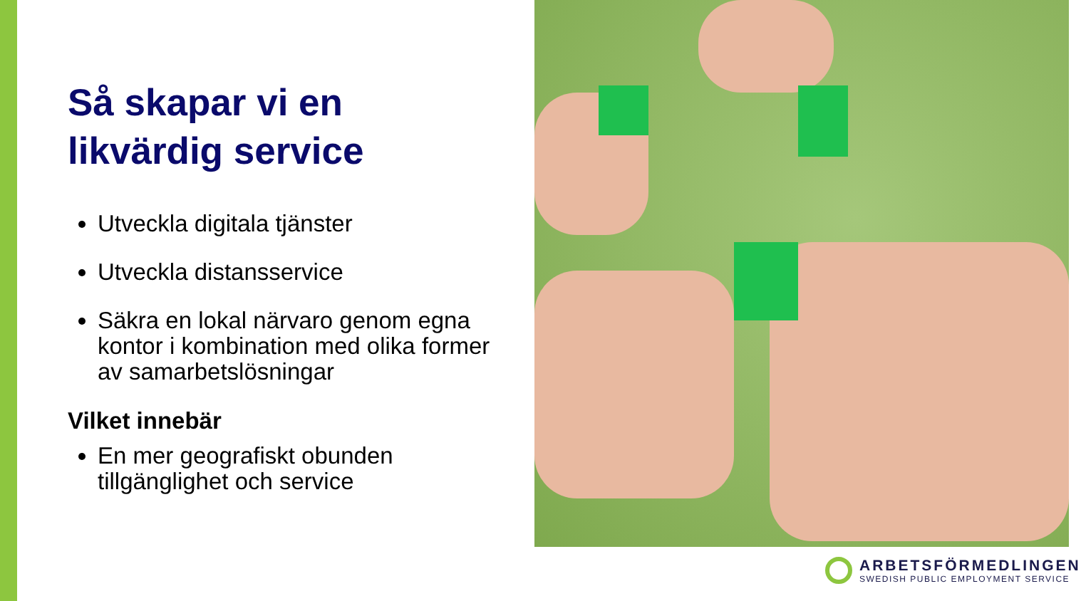Så skapar vi en likvärdig service
Utveckla digitala tjänster
Utveckla distansservice
Säkra en lokal närvaro genom egna kontor i kombination med olika former av samarbetslösningar
Vilket innebär
En mer geografiskt obunden tillgänglighet och service
ARBETSFÖRMEDLINGEN
SWEDISH PUBLIC EMPLOYMENT SERVICE